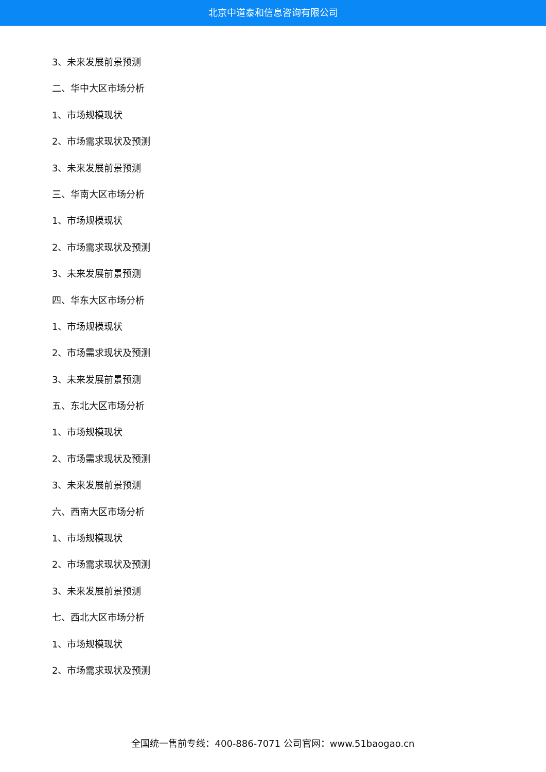北京中道泰和信息咨询有限公司
3、未来发展前景预测
二、华中大区市场分析
1、市场规模现状
2、市场需求现状及预测
3、未来发展前景预测
三、华南大区市场分析
1、市场规模现状
2、市场需求现状及预测
3、未来发展前景预测
四、华东大区市场分析
1、市场规模现状
2、市场需求现状及预测
3、未来发展前景预测
五、东北大区市场分析
1、市场规模现状
2、市场需求现状及预测
3、未来发展前景预测
六、西南大区市场分析
1、市场规模现状
2、市场需求现状及预测
3、未来发展前景预测
七、西北大区市场分析
1、市场规模现状
2、市场需求现状及预测
全国统一售前专线：400-886-7071 公司官网：www.51baogao.cn